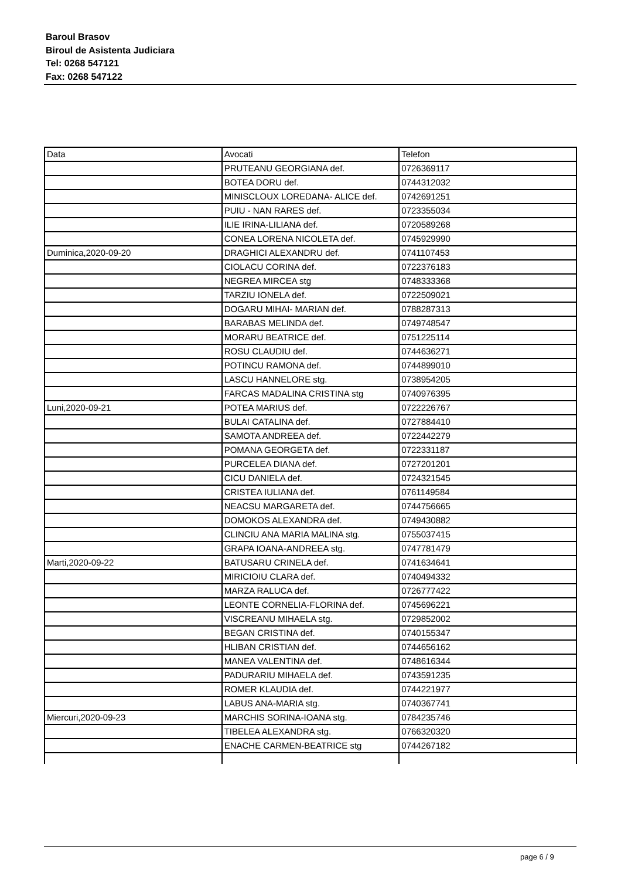Baroul Brasov
Biroul de Asistenta Judiciara
Tel: 0268 547121
Fax: 0268 547122
| Data | Avocati | Telefon |
| | PRUTEANU GEORGIANA def. | 0726369117 |
| | BOTEA DORU def. | 0744312032 |
| | MINISCLOUX LOREDANA- ALICE def. | 0742691251 |
| | PUIU - NAN RARES def. | 0723355034 |
| | ILIE IRINA-LILIANA def. | 0720589268 |
| | CONEA LORENA NICOLETA def. | 0745929990 |
| Duminica,2020-09-20 | DRAGHICI ALEXANDRU def. | 0741107453 |
| | CIOLACU CORINA def. | 0722376183 |
| | NEGREA MIRCEA stg | 0748333368 |
| | TARZIU IONELA def. | 0722509021 |
| | DOGARU MIHAI- MARIAN def. | 0788287313 |
| | BARABAS MELINDA def. | 0749748547 |
| | MORARU BEATRICE def. | 0751225114 |
| | ROSU CLAUDIU def. | 0744636271 |
| | POTINCU RAMONA def. | 0744899010 |
| | LASCU HANNELORE stg. | 0738954205 |
| | FARCAS MADALINA CRISTINA stg | 0740976395 |
| Luni,2020-09-21 | POTEA MARIUS def. | 0722226767 |
| | BULAI CATALINA def. | 0727884410 |
| | SAMOTA ANDREEA def. | 0722442279 |
| | POMANA GEORGETA def. | 0722331187 |
| | PURCELEA DIANA def. | 0727201201 |
| | CICU DANIELA def. | 0724321545 |
| | CRISTEA IULIANA def. | 0761149584 |
| | NEACSU MARGARETA def. | 0744756665 |
| | DOMOKOS ALEXANDRA def. | 0749430882 |
| | CLINCIU ANA MARIA MALINA stg. | 0755037415 |
| | GRAPA IOANA-ANDREEA stg. | 0747781479 |
| Marti,2020-09-22 | BATUSARU CRINELA def. | 0741634641 |
| | MIRICIOIU CLARA def. | 0740494332 |
| | MARZA RALUCA def. | 0726777422 |
| | LEONTE CORNELIA-FLORINA def. | 0745696221 |
| | VISCREANU MIHAELA stg. | 0729852002 |
| | BEGAN CRISTINA def. | 0740155347 |
| | HLIBAN CRISTIAN def. | 0744656162 |
| | MANEA VALENTINA def. | 0748616344 |
| | PADURARIU MIHAELA def. | 0743591235 |
| | ROMER KLAUDIA def. | 0744221977 |
| | LABUS ANA-MARIA stg. | 0740367741 |
| Miercuri,2020-09-23 | MARCHIS SORINA-IOANA stg. | 0784235746 |
| | TIBELEA ALEXANDRA stg. | 0766320320 |
| | ENACHE CARMEN-BEATRICE stg | 0744267182 |
page 6 / 9